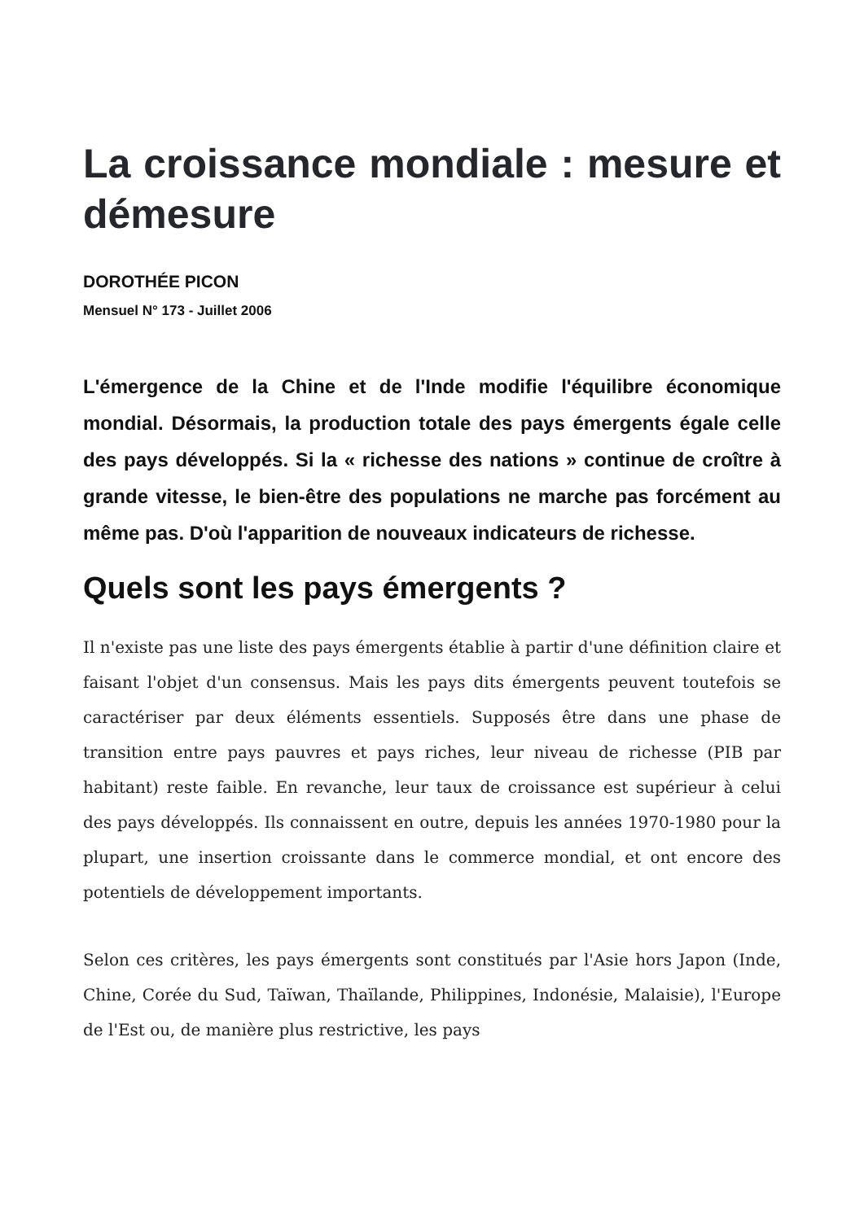La croissance mondiale : mesure et démesure
DOROTHÉE PICON
Mensuel N° 173 - Juillet 2006
L'émergence de la Chine et de l'Inde modifie l'équilibre économique mondial. Désormais, la production totale des pays émergents égale celle des pays développés. Si la « richesse des nations » continue de croître à grande vitesse, le bien-être des populations ne marche pas forcément au même pas. D'où l'apparition de nouveaux indicateurs de richesse.
Quels sont les pays émergents ?
Il n'existe pas une liste des pays émergents établie à partir d'une définition claire et faisant l'objet d'un consensus. Mais les pays dits émergents peuvent toutefois se caractériser par deux éléments essentiels. Supposés être dans une phase de transition entre pays pauvres et pays riches, leur niveau de richesse (PIB par habitant) reste faible. En revanche, leur taux de croissance est supérieur à celui des pays développés. Ils connaissent en outre, depuis les années 1970-1980 pour la plupart, une insertion croissante dans le commerce mondial, et ont encore des potentiels de développement importants.
Selon ces critères, les pays émergents sont constitués par l'Asie hors Japon (Inde, Chine, Corée du Sud, Taïwan, Thaïlande, Philippines, Indonésie, Malaisie), l'Europe de l'Est ou, de manière plus restrictive, les pays